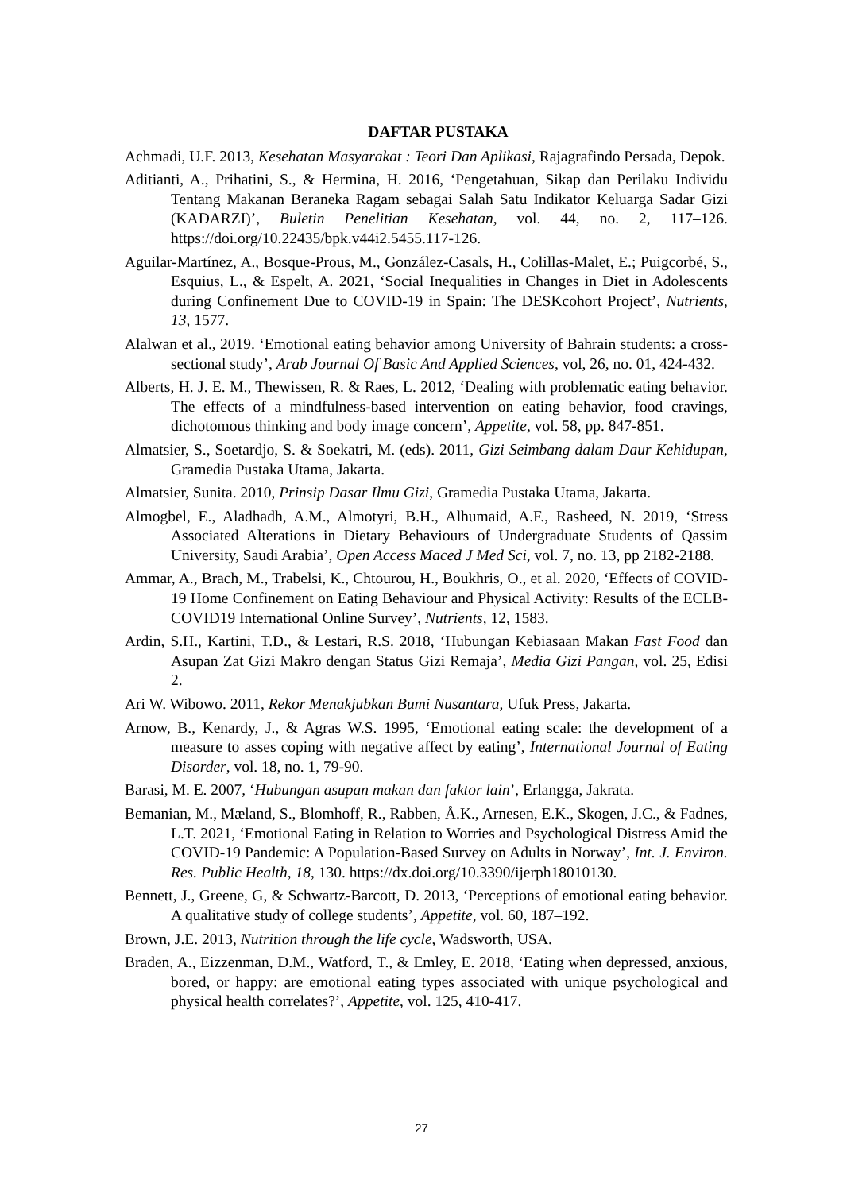DAFTAR PUSTAKA
Achmadi, U.F. 2013, Kesehatan Masyarakat : Teori Dan Aplikasi, Rajagrafindo Persada, Depok.
Aditianti, A., Prihatini, S., & Hermina, H. 2016, ‘Pengetahuan, Sikap dan Perilaku Individu Tentang Makanan Beraneka Ragam sebagai Salah Satu Indikator Keluarga Sadar Gizi (KADARZI)’, Buletin Penelitian Kesehatan, vol. 44, no. 2, 117–126. https://doi.org/10.22435/bpk.v44i2.5455.117-126.
Aguilar-Martínez, A., Bosque-Prous, M., González-Casals, H., Colillas-Malet, E.; Puigcorbé, S., Esquius, L., & Espelt, A. 2021, ‘Social Inequalities in Changes in Diet in Adolescents during Confinement Due to COVID-19 in Spain: The DESKcohort Project’, Nutrients, 13, 1577.
Alalwan et al., 2019. ‘Emotional eating behavior among University of Bahrain students: a cross-sectional study’, Arab Journal Of Basic And Applied Sciences, vol, 26, no. 01, 424-432.
Alberts, H. J. E. M., Thewissen, R. & Raes, L. 2012, ‘Dealing with problematic eating behavior. The effects of a mindfulness-based intervention on eating behavior, food cravings, dichotomous thinking and body image concern’, Appetite, vol. 58, pp. 847-851.
Almatsier, S., Soetardjo, S. & Soekatri, M. (eds). 2011, Gizi Seimbang dalam Daur Kehidupan, Gramedia Pustaka Utama, Jakarta.
Almatsier, Sunita. 2010, Prinsip Dasar Ilmu Gizi, Gramedia Pustaka Utama, Jakarta.
Almogbel, E., Aladhadh, A.M., Almotyri, B.H., Alhumaid, A.F., Rasheed, N. 2019, ‘Stress Associated Alterations in Dietary Behaviours of Undergraduate Students of Qassim University, Saudi Arabia’, Open Access Maced J Med Sci, vol. 7, no. 13, pp 2182-2188.
Ammar, A., Brach, M., Trabelsi, K., Chtourou, H., Boukhris, O., et al. 2020, ‘Effects of COVID-19 Home Confinement on Eating Behaviour and Physical Activity: Results of the ECLB-COVID19 International Online Survey’, Nutrients, 12, 1583.
Ardin, S.H., Kartini, T.D., & Lestari, R.S. 2018, ‘Hubungan Kebiasaan Makan Fast Food dan Asupan Zat Gizi Makro dengan Status Gizi Remaja’, Media Gizi Pangan, vol. 25, Edisi 2.
Ari W. Wibowo. 2011, Rekor Menakjubkan Bumi Nusantara, Ufuk Press, Jakarta.
Arnow, B., Kenardy, J., & Agras W.S. 1995, ‘Emotional eating scale: the development of a measure to asses coping with negative affect by eating’, International Journal of Eating Disorder, vol. 18, no. 1, 79-90.
Barasi, M. E. 2007, ‘Hubungan asupan makan dan faktor lain’, Erlangga, Jakrata.
Bemanian, M., Mæland, S., Blomhoff, R., Rabben, Å.K., Arnesen, E.K., Skogen, J.C., & Fadnes, L.T. 2021, ‘Emotional Eating in Relation to Worries and Psychological Distress Amid the COVID-19 Pandemic: A Population-Based Survey on Adults in Norway’, Int. J. Environ. Res. Public Health, 18, 130. https://dx.doi.org/10.3390/ijerph18010130.
Bennett, J., Greene, G, & Schwartz-Barcott, D. 2013, ‘Perceptions of emotional eating behavior. A qualitative study of college students’, Appetite, vol. 60, 187–192.
Brown, J.E. 2013, Nutrition through the life cycle, Wadsworth, USA.
Braden, A., Eizzenman, D.M., Watford, T., & Emley, E. 2018, ‘Eating when depressed, anxious, bored, or happy: are emotional eating types associated with unique psychological and physical health correlates?’, Appetite, vol. 125, 410-417.
27